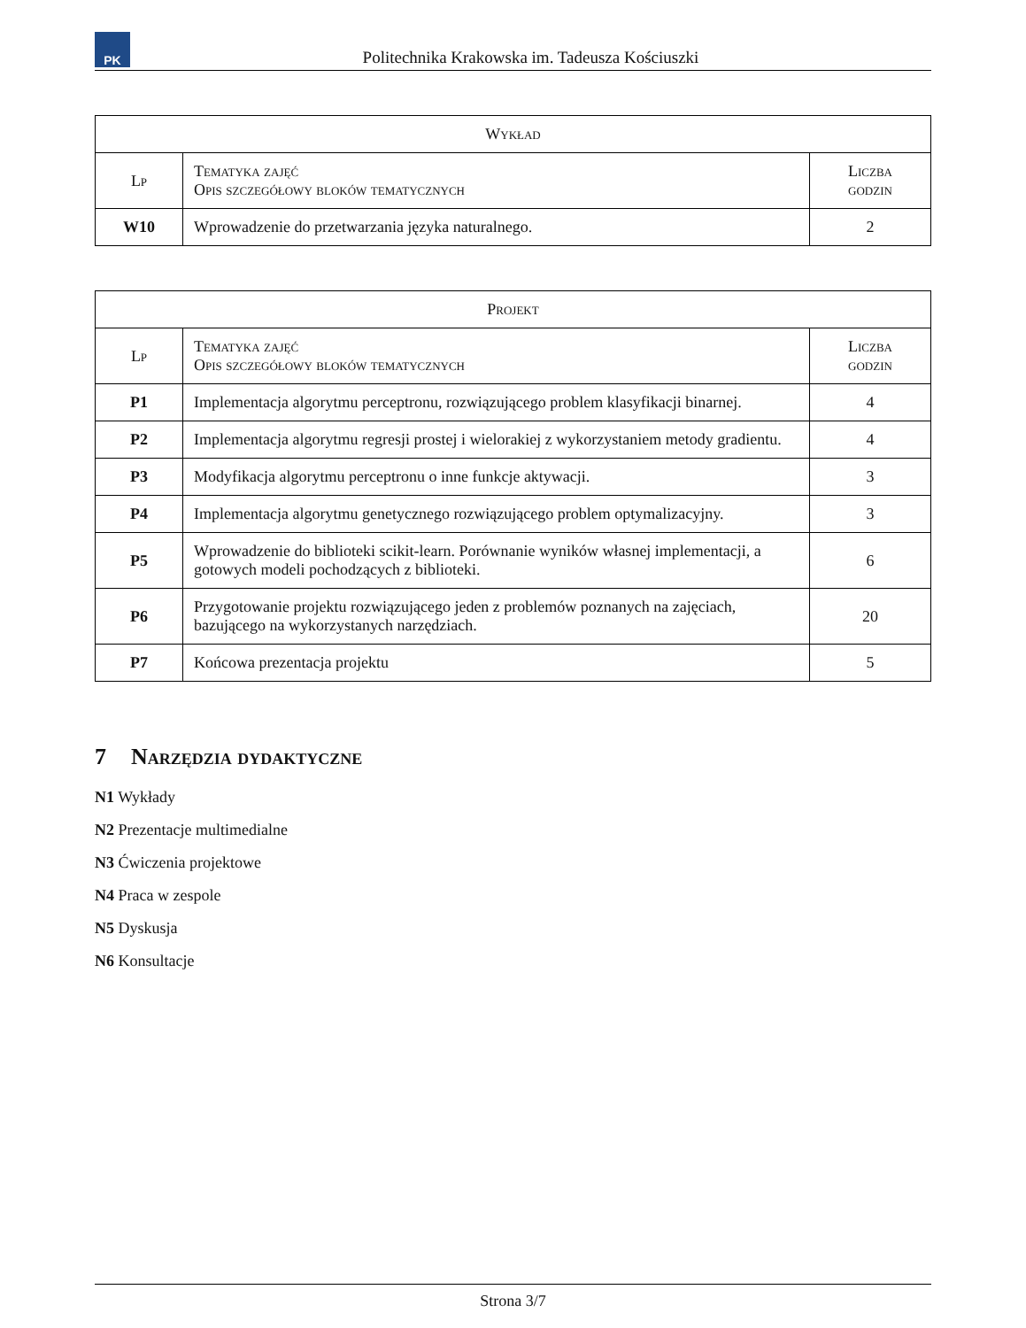PK
Politechnika Krakowska im. Tadeusza Kościuszki
| Wykład | | |
| --- | --- | --- |
| Lp | Tematyka zajęć Opis szczegółowy bloków tematycznych | Liczba godzin |
| W10 | Wprowadzenie do przetwarzania języka naturalnego. | 2 |
| Projekt | | |
| --- | --- | --- |
| Lp | Tematyka zajęć Opis szczegółowy bloków tematycznych | Liczba godzin |
| P1 | Implementacja algorytmu perceptronu, rozwiązującego problem klasyfikacji binarnej. | 4 |
| P2 | Implementacja algorytmu regresji prostej i wielorakiej z wykorzystaniem metody gradientu. | 4 |
| P3 | Modyfikacja algorytmu perceptronu o inne funkcje aktywacji. | 3 |
| P4 | Implementacja algorytmu genetycznego rozwiązującego problem optymalizacyjny. | 3 |
| P5 | Wprowadzenie do biblioteki scikit-learn. Porównanie wyników własnej implementacji, a gotowych modeli pochodzących z biblioteki. | 6 |
| P6 | Przygotowanie projektu rozwiązującego jeden z problemów poznanych na zajęciach, bazującego na wykorzystanych narzędziach. | 20 |
| P7 | Końcowa prezentacja projektu | 5 |
7 Narzędzia dydaktyczne
N1 Wykłady
N2 Prezentacje multimedialne
N3 Ćwiczenia projektowe
N4 Praca w zespole
N5 Dyskusja
N6 Konsultacje
Strona 3/7